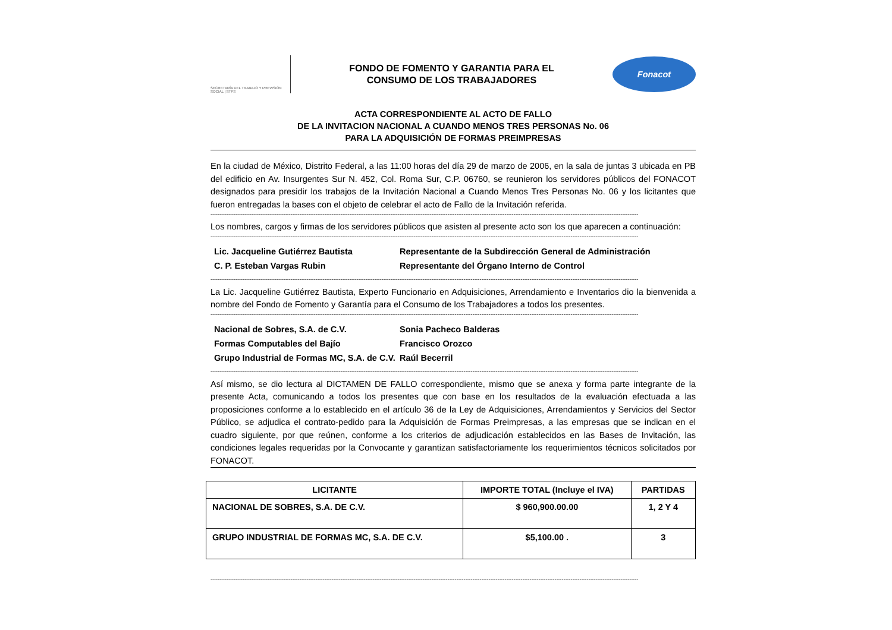SECRETARÍA DEL TRABAJO Y PREVISIÓN SOCIAL | STPS
FONDO DE FOMENTO Y GARANTIA PARA EL
CONSUMO DE LOS TRABAJADORES
Fonacot
ACTA CORRESPONDIENTE AL ACTO DE FALLO
DE LA INVITACION NACIONAL A CUANDO MENOS TRES PERSONAS No. 06
PARA LA ADQUISICIÓN DE FORMAS PREIMPRESAS
En la ciudad de México, Distrito Federal, a las 11:00 horas del día 29 de marzo de 2006, en la sala de juntas 3 ubicada en PB del edificio en Av. Insurgentes Sur N. 452, Col. Roma Sur, C.P. 06760, se reunieron los servidores públicos del FONACOT designados para presidir los trabajos de la Invitación Nacional a Cuando Menos Tres Personas No. 06 y los licitantes que fueron entregadas la bases con el objeto de celebrar el acto de Fallo de la Invitación referida.
------------------------------------------------------------------------------------------------------------------------------------------------------------------------------------------------------------------------------------------------
Los nombres, cargos y firmas de los servidores públicos que asisten al presente acto son los que aparecen a continuación:
------------------------------------------------------------------------------------------------------------------------------------------------------------------------------------------------------------------------------------------------
Lic. Jacqueline Gutiérrez Bautista
Representante de la Subdirección General de Administración
C. P. Esteban Vargas Rubin
Representante del Órgano Interno de Control
------------------------------------------------------------------------------------------------------------------------------------------------------------------------------------------------------------------------------------------------
La Lic. Jacqueline Gutiérrez Bautista, Experto Funcionario en Adquisiciones, Arrendamiento e Inventarios dio la bienvenida a nombre del Fondo de Fomento y Garantía para el Consumo de los Trabajadores a todos los presentes.
------------------------------------------------------------------------------------------------------------------------------------------------------------------------------------------------------------------------------------------------
Nacional de Sobres, S.A. de C.V.
Sonia Pacheco Balderas
Formas Computables del Bajío
Francisco Orozco
Grupo Industrial de Formas MC, S.A. de C.V.
Raúl Becerril
------------------------------------------------------------------------------------------------------------------------------------------------------------------------------------------------------------------------------------------------
Así mismo, se dio lectura al DICTAMEN DE FALLO correspondiente, mismo que se anexa y forma parte integrante de la presente Acta, comunicando a todos los presentes que con base en los resultados de la evaluación efectuada a las proposiciones conforme a lo establecido en el artículo 36 de la Ley de Adquisiciones, Arrendamientos y Servicios del Sector Público, se adjudica el contrato-pedido para la Adquisición de Formas Preimpresas, a las empresas que se indican en el cuadro siguiente, por que reúnen, conforme a los criterios de adjudicación establecidos en las Bases de Invitación, las condiciones legales requeridas por la Convocante y garantizan satisfactoriamente los requerimientos técnicos solicitados por FONACOT.
| LICITANTE | IMPORTE TOTAL (Incluye el IVA) | PARTIDAS |
| --- | --- | --- |
| NACIONAL DE SOBRES, S.A. DE C.V. | $ 960,900.00.00 | 1, 2 Y 4 |
| GRUPO INDUSTRIAL DE FORMAS MC, S.A. DE C.V. | $5,100.00 . | 3 |
------------------------------------------------------------------------------------------------------------------------------------------------------------------------------------------------------------------------------------------------